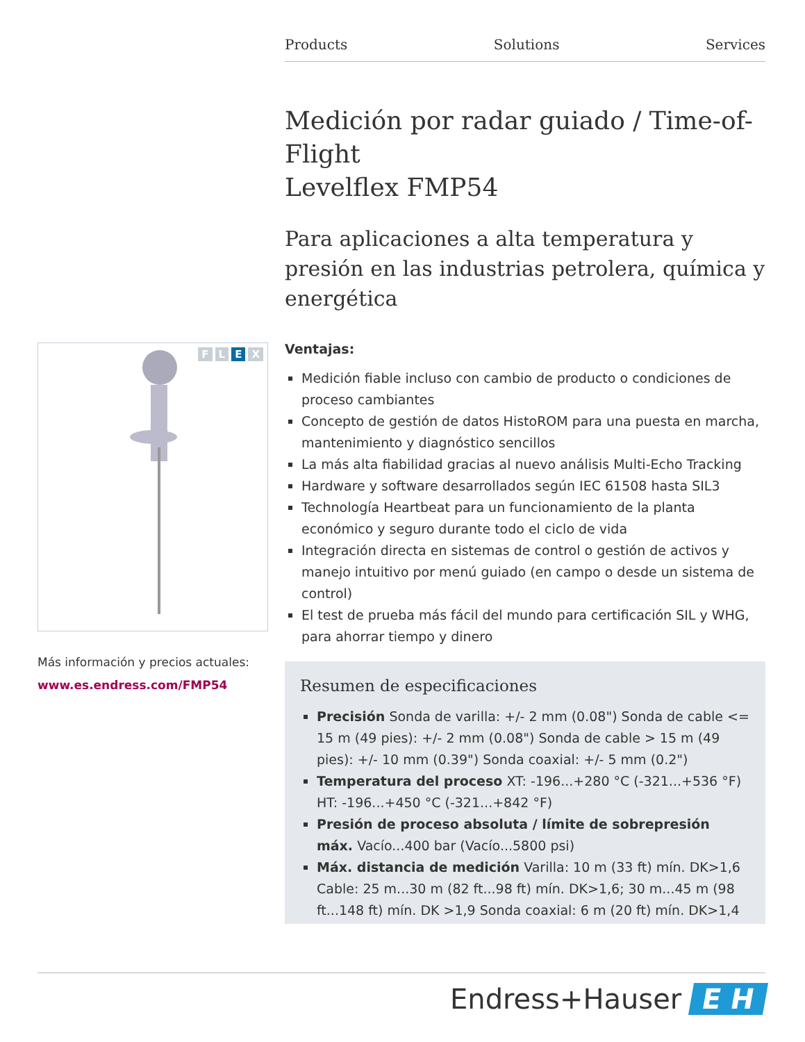Products Solutions Services
Medición por radar guiado / Time-of-Flight
Levelflex FMP54
Para aplicaciones a alta temperatura y presión en las industrias petrolera, química y energética
Ventajas:
Medición fiable incluso con cambio de producto o condiciones de proceso cambiantes
Concepto de gestión de datos HistoROM para una puesta en marcha, mantenimiento y diagnóstico sencillos
La más alta fiabilidad gracias al nuevo análisis Multi-Echo Tracking
Hardware y software desarrollados según IEC 61508 hasta SIL3
Technología Heartbeat para un funcionamiento de la planta económico y seguro durante todo el ciclo de vida
Integración directa en sistemas de control o gestión de activos y manejo intuitivo por menú guiado (en campo o desde un sistema de control)
El test de prueba más fácil del mundo para certificación SIL y WHG, para ahorrar tiempo y dinero
Resumen de especificaciones
Precisión Sonda de varilla: +/- 2 mm (0.08") Sonda de cable <= 15 m (49 pies): +/- 2 mm (0.08") Sonda de cable > 15 m (49 pies): +/- 10 mm (0.39") Sonda coaxial: +/- 5 mm (0.2")
Temperatura del proceso XT: -196...+280 °C (-321...+536 °F) HT: -196...+450 °C (-321...+842 °F)
Presión de proceso absoluta / límite de sobrepresión máx. Vacío...400 bar (Vacío...5800 psi)
Máx. distancia de medición Varilla: 10 m (33 ft) mín. DK>1,6 Cable: 25 m...30 m (82 ft...98 ft) mín. DK>1,6; 30 m...45 m (98 ft...148 ft) mín. DK >1,9 Sonda coaxial: 6 m (20 ft) mín. DK>1,4
FLEX
Más información y precios actuales:
www.es.endress.com/FMP54
Endress+Hauser E H